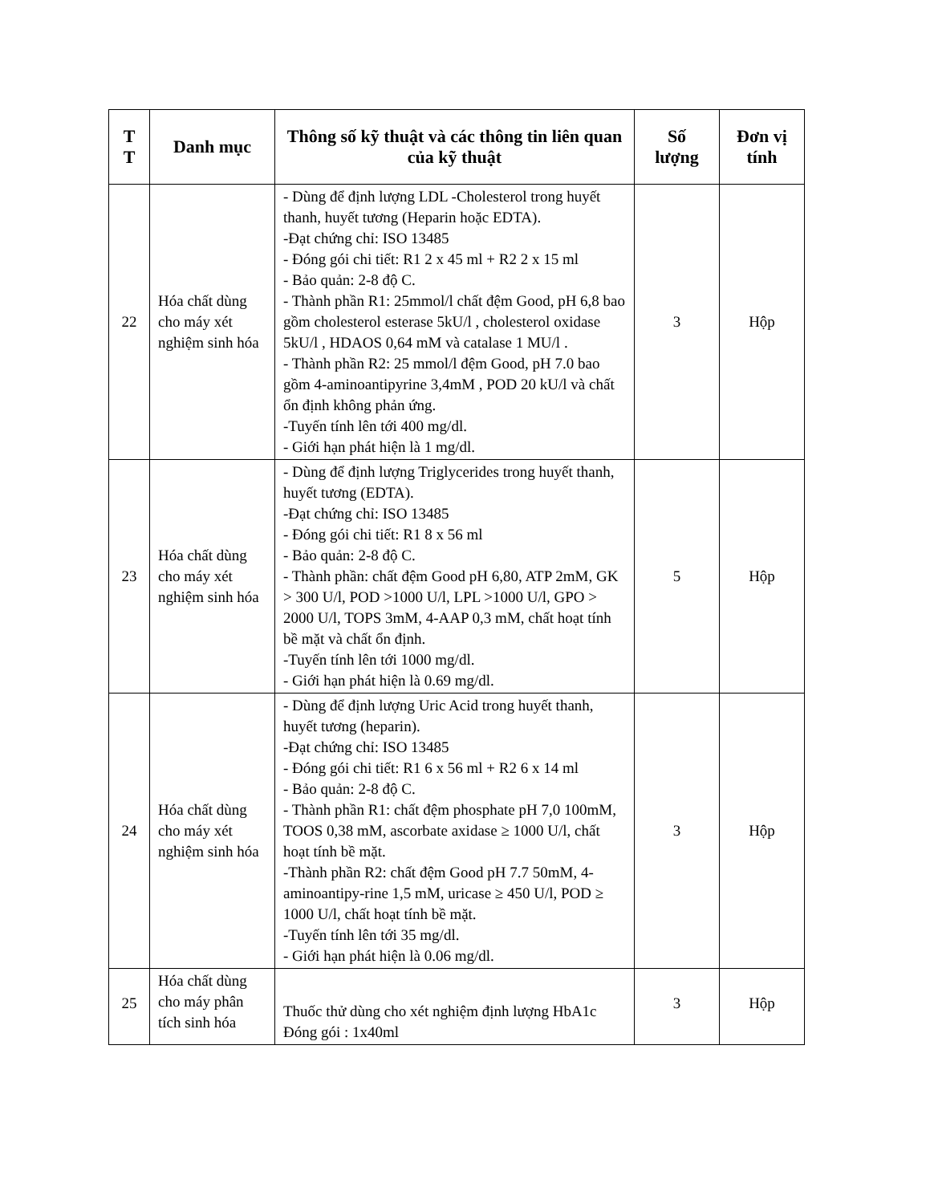| T T | Danh mục | Thông số kỹ thuật và các thông tin liên quan của kỹ thuật | Số lượng | Đơn vị tính |
| --- | --- | --- | --- | --- |
| 22 | Hóa chất dùng cho máy xét nghiệm sinh hóa | - Dùng để định lượng LDL -Cholesterol trong huyết thanh, huyết tương (Heparin hoặc EDTA). -Đạt chứng chỉ: ISO 13485 - Đóng gói chi tiết: R1 2 x 45 ml + R2 2 x 15 ml - Bảo quản: 2-8 độ C. - Thành phần R1: 25mmol/l chất đệm Good, pH 6,8 bao gồm cholesterol esterase 5kU/l , cholesterol oxidase 5kU/l , HDAOS 0,64 mM và catalase 1 MU/l . - Thành phần R2: 25 mmol/l đệm Good, pH 7.0 bao gồm 4-aminoantipyrine 3,4mM , POD 20 kU/l và chất ổn định không phản ứng. -Tuyến tính lên tới 400 mg/dl. - Giới hạn phát hiện là 1 mg/dl. | 3 | Hộp |
| 23 | Hóa chất dùng cho máy xét nghiệm sinh hóa | - Dùng để định lượng Triglycerides trong huyết thanh, huyết tương (EDTA). -Đạt chứng chỉ: ISO 13485 - Đóng gói chi tiết: R1 8 x 56 ml - Bảo quản: 2-8 độ C. - Thành phần: chất đệm Good pH 6,80, ATP 2mM, GK > 300 U/l, POD >1000 U/l, LPL >1000 U/l, GPO > 2000 U/l, TOPS 3mM, 4-AAP 0,3 mM, chất hoạt tính bề mặt và chất ổn định. -Tuyến tính lên tới 1000 mg/dl. - Giới hạn phát hiện là 0.69 mg/dl. | 5 | Hộp |
| 24 | Hóa chất dùng cho máy xét nghiệm sinh hóa | - Dùng để định lượng Uric Acid trong huyết thanh, huyết tương (heparin). -Đạt chứng chỉ: ISO 13485 - Đóng gói chi tiết: R1 6 x 56 ml + R2 6 x 14 ml - Bảo quản: 2-8 độ C. - Thành phần R1: chất đệm phosphate pH 7,0 100mM, TOOS 0,38 mM, ascorbate axidase ≥ 1000 U/l, chất hoạt tính bề mặt. -Thành phần R2: chất đệm Good pH 7.7 50mM, 4-aminoantipy-rine 1,5 mM, uricase ≥ 450 U/l, POD ≥ 1000 U/l, chất hoạt tính bề mặt. -Tuyến tính lên tới 35 mg/dl. - Giới hạn phát hiện là 0.06 mg/dl. | 3 | Hộp |
| 25 | Hóa chất dùng cho máy phân tích sinh hóa | Thuốc thử dùng cho xét nghiệm định lượng HbA1c Đóng gói : 1x40ml | 3 | Hộp |